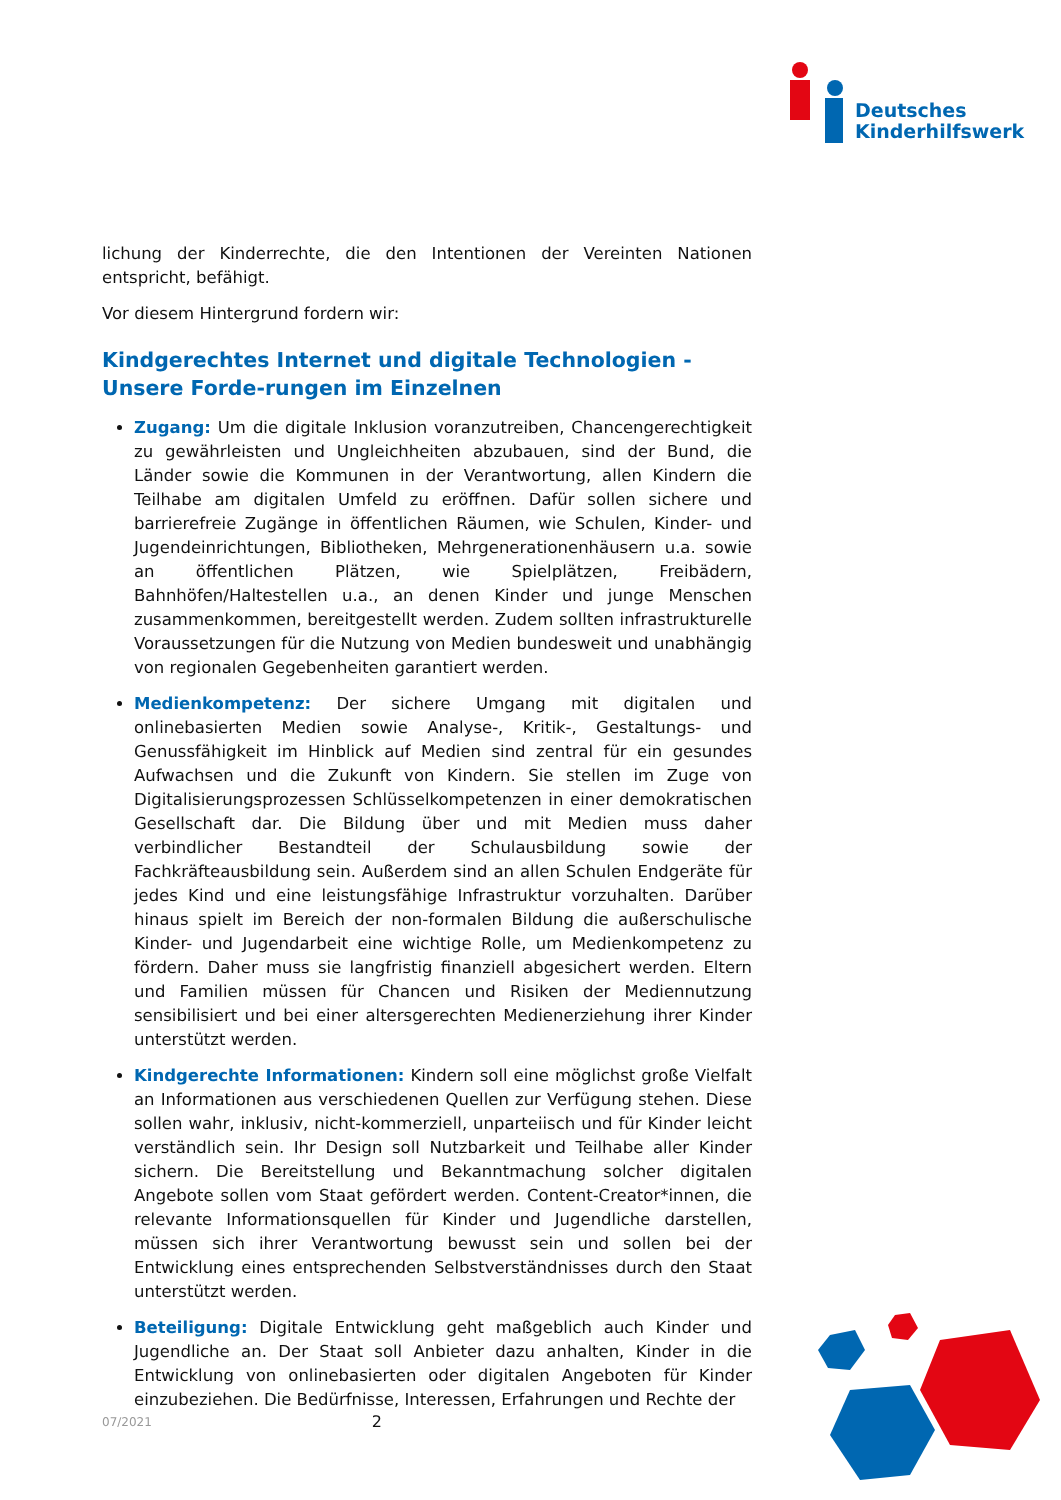Deutsches
Kinderhilfswerk
lichung der Kinderrechte, die den Intentionen der Vereinten Nationen entspricht, befähigt.
Vor diesem Hintergrund fordern wir:
Kindgerechtes Internet und digitale Technologien - Unsere Forde-rungen im Einzelnen
Zugang: Um die digitale Inklusion voranzutreiben, Chancengerechtigkeit zu gewährleisten und Ungleichheiten abzubauen, sind der Bund, die Länder sowie die Kommunen in der Verantwortung, allen Kindern die Teilhabe am digitalen Umfeld zu eröffnen. Dafür sollen sichere und barrierefreie Zugänge in öffentlichen Räumen, wie Schulen, Kinder- und Jugendeinrichtungen, Bibliotheken, Mehrgenerationenhäusern u.a. sowie an öffentlichen Plätzen, wie Spielplätzen, Freibädern, Bahnhöfen/Haltestellen u.a., an denen Kinder und junge Menschen zusammenkommen, bereitgestellt werden. Zudem sollten infrastrukturelle Voraussetzungen für die Nutzung von Medien bundesweit und unabhängig von regionalen Gegebenheiten garantiert werden.
Medienkompetenz: Der sichere Umgang mit digitalen und onlinebasierten Medien sowie Analyse-, Kritik-, Gestaltungs- und Genussfähigkeit im Hinblick auf Medien sind zentral für ein gesundes Aufwachsen und die Zukunft von Kindern. Sie stellen im Zuge von Digitalisierungsprozessen Schlüsselkompetenzen in einer demokratischen Gesellschaft dar. Die Bildung über und mit Medien muss daher verbindlicher Bestandteil der Schulausbildung sowie der Fachkräfteausbildung sein. Außerdem sind an allen Schulen Endgeräte für jedes Kind und eine leistungsfähige Infrastruktur vorzuhalten. Darüber hinaus spielt im Bereich der non-formalen Bildung die außerschulische Kinder- und Jugendarbeit eine wichtige Rolle, um Medienkompetenz zu fördern. Daher muss sie langfristig finanziell abgesichert werden. Eltern und Familien müssen für Chancen und Risiken der Mediennutzung sensibilisiert und bei einer altersgerechten Medienerziehung ihrer Kinder unterstützt werden.
Kindgerechte Informationen: Kindern soll eine möglichst große Vielfalt an Informationen aus verschiedenen Quellen zur Verfügung stehen. Diese sollen wahr, inklusiv, nicht-kommerziell, unparteiisch und für Kinder leicht verständlich sein. Ihr Design soll Nutzbarkeit und Teilhabe aller Kinder sichern. Die Bereitstellung und Bekanntmachung solcher digitalen Angebote sollen vom Staat gefördert werden. Content-Creator*innen, die relevante Informationsquellen für Kinder und Jugendliche darstellen, müssen sich ihrer Verantwortung bewusst sein und sollen bei der Entwicklung eines entsprechenden Selbstverständnisses durch den Staat unterstützt werden.
Beteiligung: Digitale Entwicklung geht maßgeblich auch Kinder und Jugendliche an. Der Staat soll Anbieter dazu anhalten, Kinder in die Entwicklung von onlinebasierten oder digitalen Angeboten für Kinder einzubeziehen. Die Bedürfnisse, Interessen, Erfahrungen und Rechte der
07/2021 2